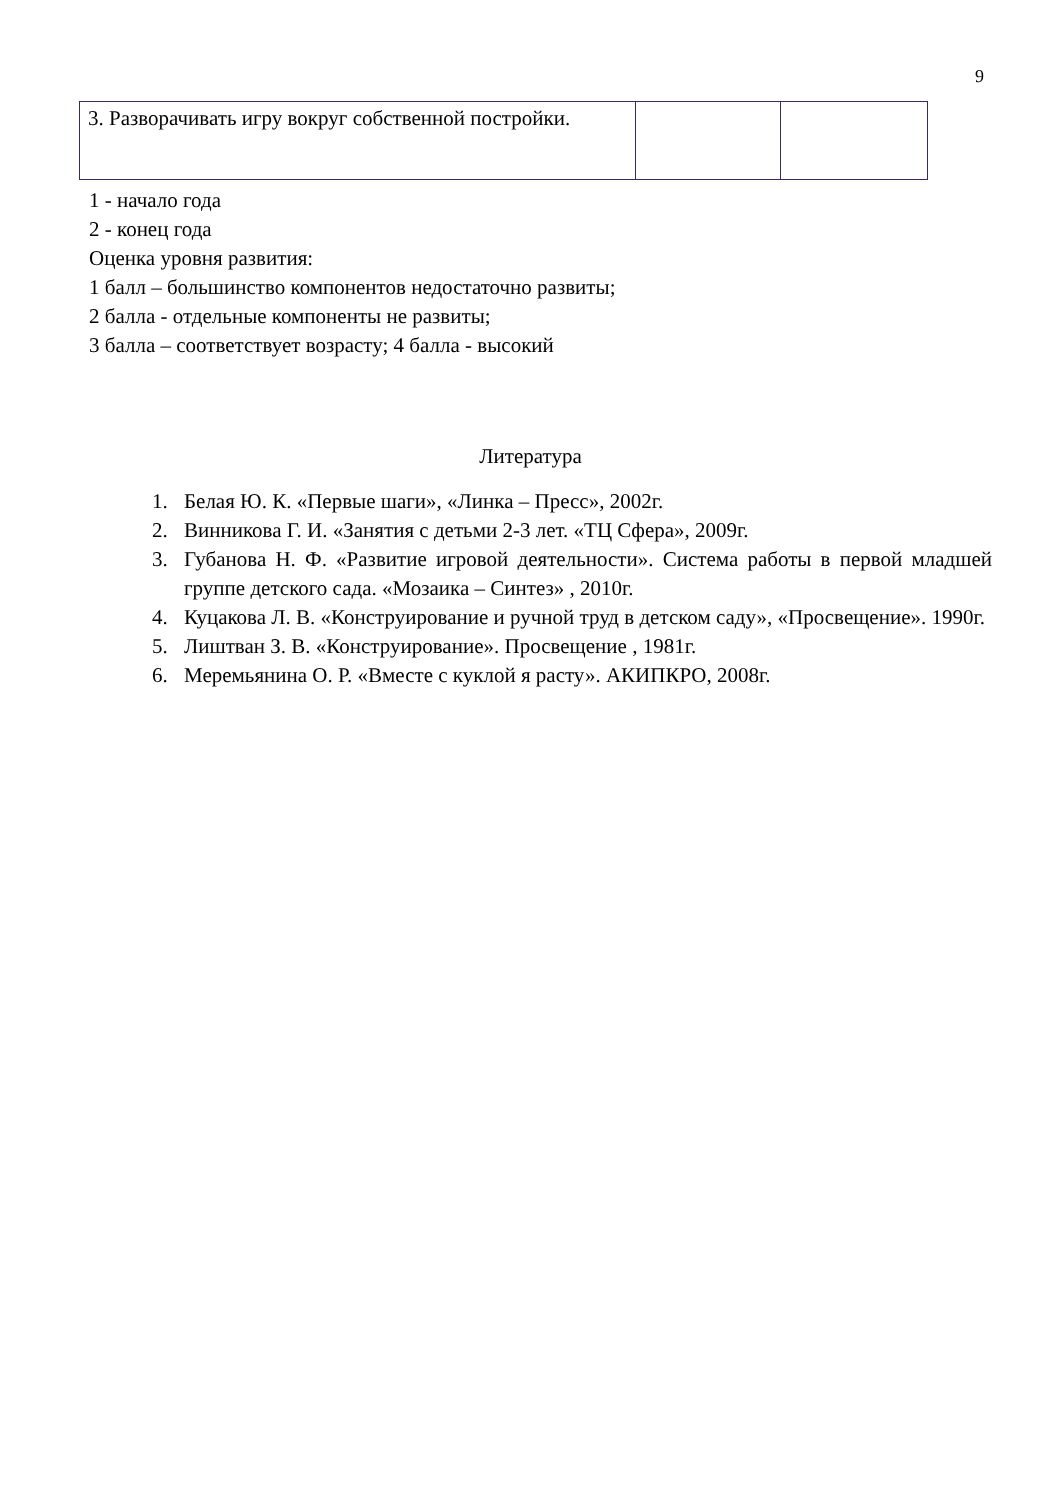9
| 3. Разворачивать игру вокруг собственной постройки. | | |
1 - начало года
2 - конец года
Оценка уровня развития:
1 балл – большинство компонентов недостаточно развиты;
2 балла - отдельные компоненты не развиты;
3 балла – соответствует возрасту; 4 балла - высокий
Литература
1. Белая Ю. К. «Первые шаги», «Линка – Пресс», 2002г.
2. Винникова Г. И. «Занятия с детьми 2-3 лет. «ТЦ Сфера», 2009г.
3. Губанова Н. Ф. «Развитие игровой деятельности». Система работы в первой младшей группе детского сада. «Мозаика – Синтез» , 2010г.
4. Куцакова Л. В. «Конструирование и ручной труд в детском саду», «Просвещение». 1990г.
5. Лиштван З. В. «Конструирование». Просвещение , 1981г.
6. Меремьянина О. Р. «Вместе с куклой я расту». АКИПКРО, 2008г.